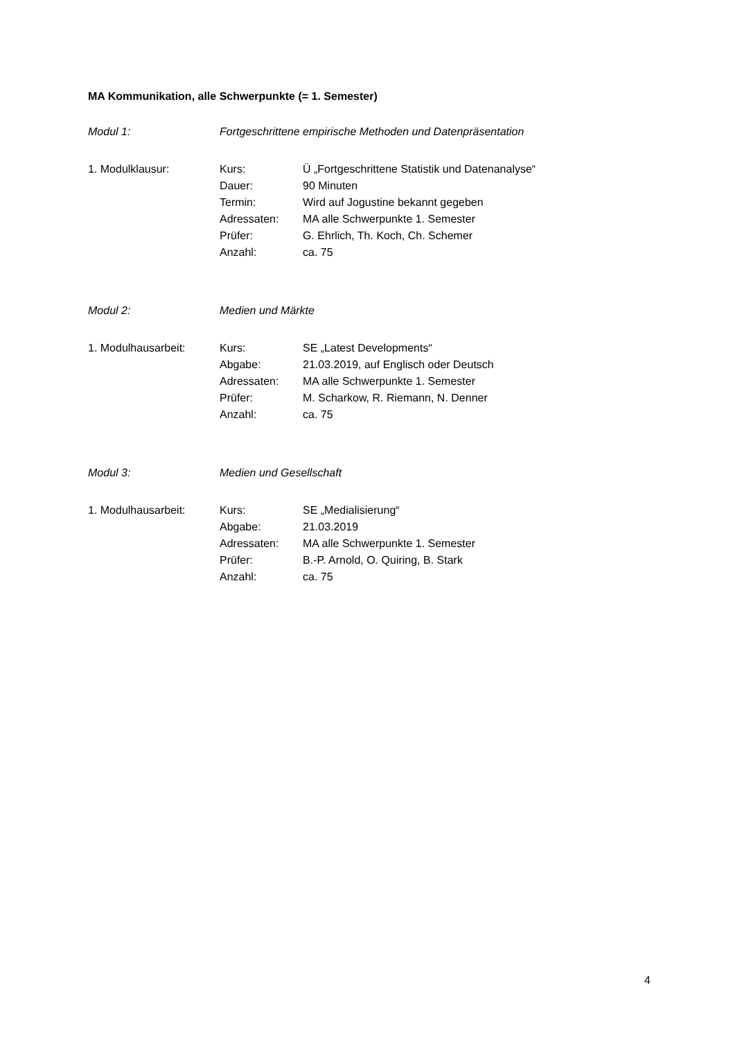MA Kommunikation, alle Schwerpunkte (= 1. Semester)
Modul 1: Fortgeschrittene empirische Methoden und Datenpräsentation
1. Modulklausur: Kurs: Ü „Fortgeschrittene Statistik und Datenanalyse“
Dauer: 90 Minuten
Termin: Wird auf Jogustine bekannt gegeben
Adressaten: MA alle Schwerpunkte 1. Semester
Prüfer: G. Ehrlich, Th. Koch, Ch. Schemer
Anzahl: ca. 75
Modul 2: Medien und Märkte
1. Modulhausarbeit: Kurs: SE „Latest Developments“
Abgabe: 21.03.2019, auf Englisch oder Deutsch
Adressaten: MA alle Schwerpunkte 1. Semester
Prüfer: M. Scharkow, R. Riemann, N. Denner
Anzahl: ca. 75
Modul 3: Medien und Gesellschaft
1. Modulhausarbeit: Kurs: SE „Medialisierung“
Abgabe: 21.03.2019
Adressaten: MA alle Schwerpunkte 1. Semester
Prüfer: B.-P. Arnold, O. Quiring, B. Stark
Anzahl: ca. 75
4